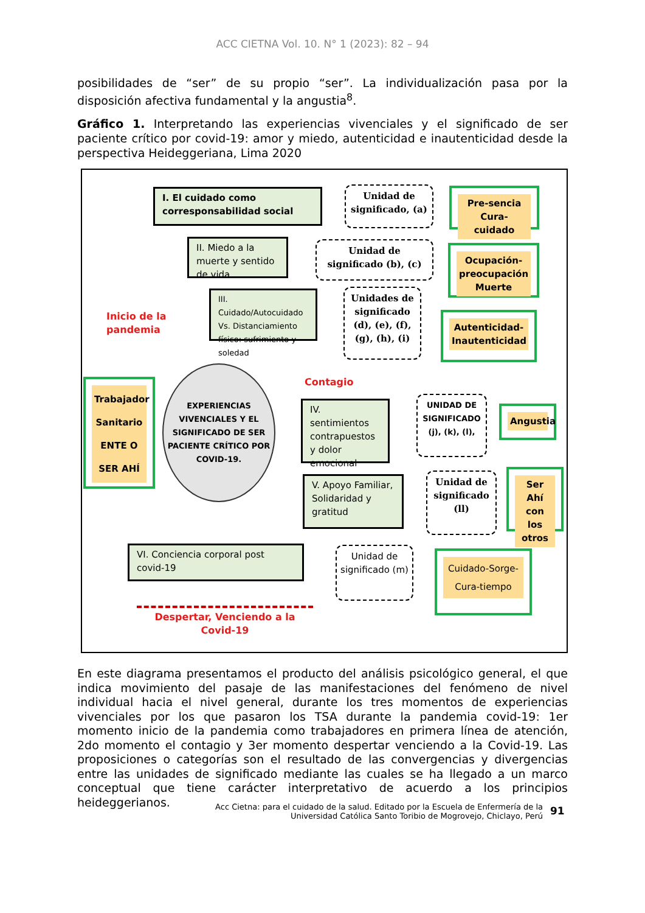ACC CIETNA Vol. 10. N° 1 (2023): 82 – 94
posibilidades de “ser” de su propio “ser”. La individualización pasa por la disposición afectiva fundamental y la angustia<sup>8</sup>.
Gráfico 1. Interpretando las experiencias vivenciales y el significado de ser paciente crítico por covid-19: amor y miedo, autenticidad e inautenticidad desde la perspectiva Heideggeriana, Lima 2020
I. El cuidado como corresponsabilidad social
Unidad de significado, (a)
Pre-sencia Cura-cuidado
II. Miedo a la muerte y sentido de vida
Unidad de significado (b), (c)
Ocupación-preocupación Muerte
III. Cuidado/Autocuidado Vs. Distanciamiento físico: sufrimiento y soledad
Unidades de significado (d), (e), (f), (g), (h), (i)
Autenticidad-Inautenticidad
Inicio de la pandemia
Trabajador Sanitario ENTE O SER AHÍ
EXPERIENCIAS VIVENCIALES Y EL SIGNIFICADO DE SER PACIENTE CRÍTICO POR COVID-19.
Contagio
IV. sentimientos contrapuestos y dolor emocional
UNIDAD DE SIGNIFICADO (j), (k), (l),
Angustia
V. Apoyo Familiar, Solidaridad y gratitud
Unidad de significado (ll)
Ser Ahí con los otros
VI. Conciencia corporal post covid-19
Unidad de significado (m)
Cuidado-Sorge-Cura-tiempo
Despertar, Venciendo a la Covid-19
En este diagrama presentamos el producto del análisis psicológico general, el que indica movimiento del pasaje de las manifestaciones del fenómeno de nivel individual hacia el nivel general, durante los tres momentos de experiencias vivenciales por los que pasaron los TSA durante la pandemia covid-19: 1er momento inicio de la pandemia como trabajadores en primera línea de atención, 2do momento el contagio y 3er momento despertar venciendo a la Covid-19. Las proposiciones o categorías son el resultado de las convergencias y divergencias entre las unidades de significado mediante las cuales se ha llegado a un marco conceptual que tiene carácter interpretativo de acuerdo a los principios heideggerianos.
Acc Cietna: para el cuidado de la salud. Editado por la Escuela de Enfermería de la
Universidad Católica Santo Toribio de Mogrovejo, Chiclayo, Perú
91